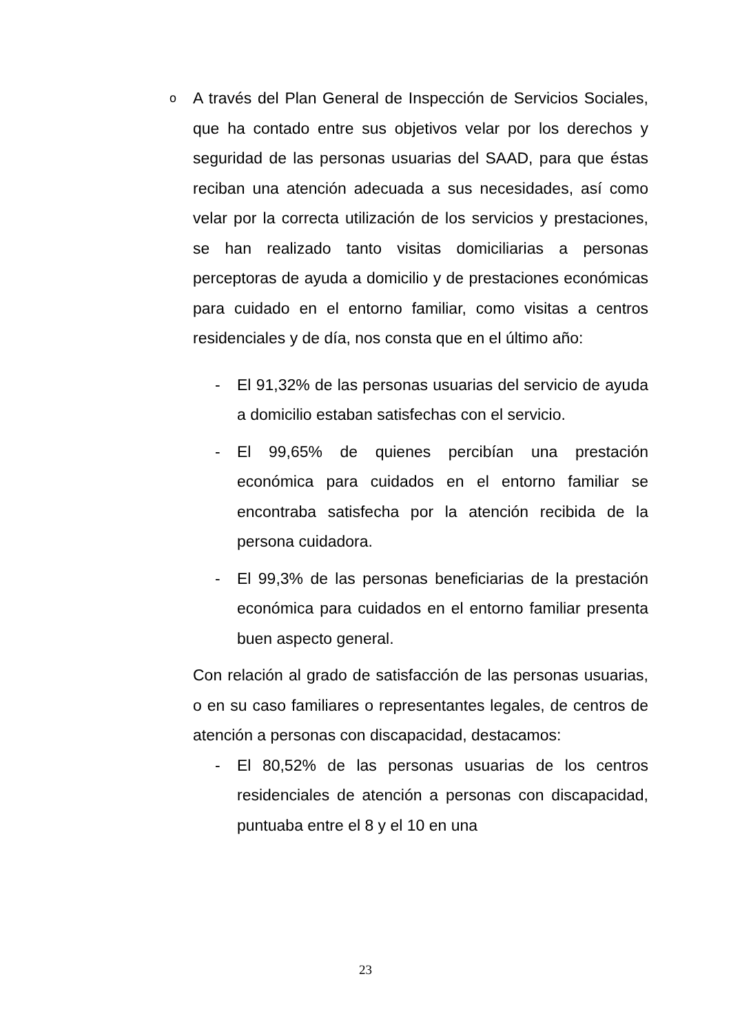o
A través del Plan General de Inspección de Servicios Sociales, que ha contado entre sus objetivos velar por los derechos y seguridad de las personas usuarias del SAAD, para que éstas reciban una atención adecuada a sus necesidades, así como velar por la correcta utilización de los servicios y prestaciones, se han realizado tanto visitas domiciliarias a personas perceptoras de ayuda a domicilio y de prestaciones económicas para cuidado en el entorno familiar, como visitas a centros residenciales y de día, nos consta que en el último año:
- El 91,32% de las personas usuarias del servicio de ayuda a domicilio estaban satisfechas con el servicio.
- El 99,65% de quienes percibían una prestación económica para cuidados en el entorno familiar se encontraba satisfecha por la atención recibida de la persona cuidadora.
- El 99,3% de las personas beneficiarias de la prestación económica para cuidados en el entorno familiar presenta buen aspecto general.
Con relación al grado de satisfacción de las personas usuarias, o en su caso familiares o representantes legales, de centros de atención a personas con discapacidad, destacamos:
- El 80,52% de las personas usuarias de los centros residenciales de atención a personas con discapacidad, puntuaba entre el 8 y el 10 en una
23